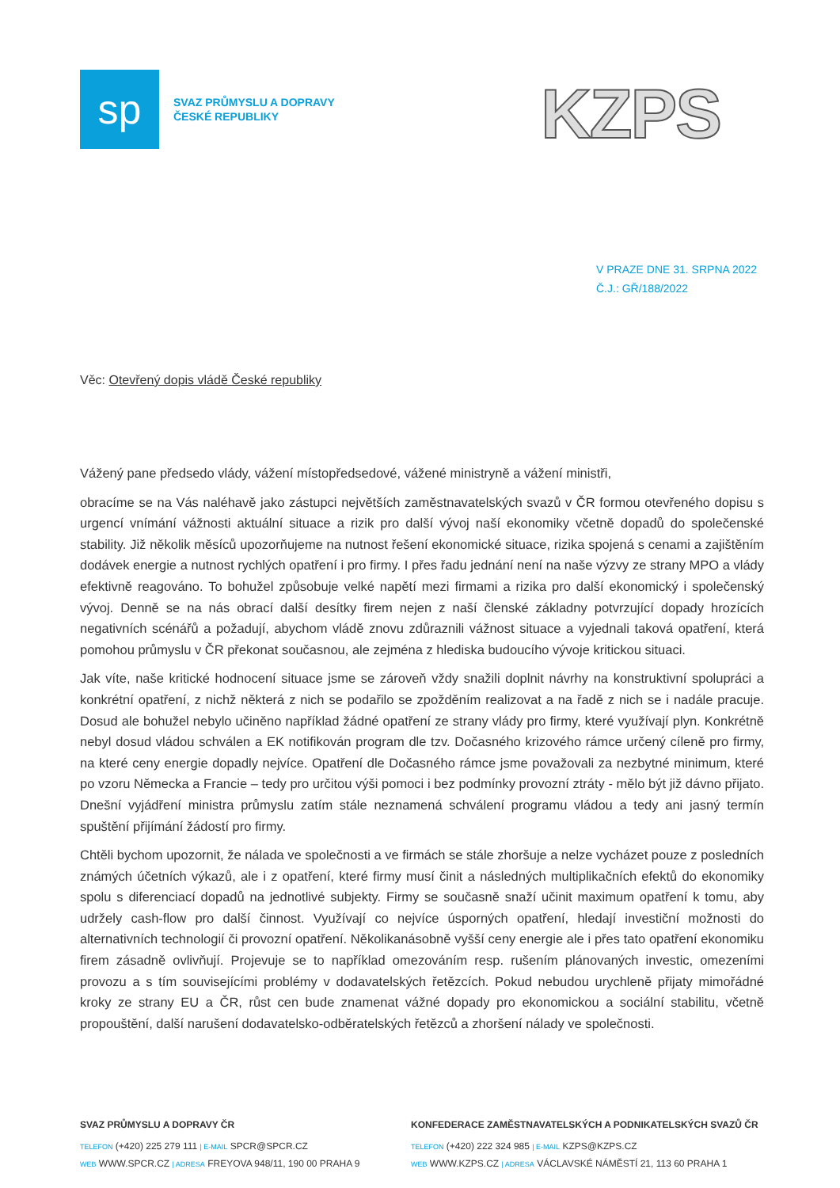sp
SVAZ PRŮMYSLU A DOPRAVY
ČESKÉ REPUBLIKY
KZPS
V PRAZE DNE 31. SRPNA 2022
Č.J.: GŘ/188/2022
Věc: Otevřený dopis vládě České republiky
Vážený pane předsedo vlády, vážení místopředsedové, vážené ministryně a vážení ministři,
obracíme se na Vás naléhavě jako zástupci největších zaměstnavatelských svazů v ČR formou otevřeného dopisu s urgencí vnímání vážnosti aktuální situace a rizik pro další vývoj naší ekonomiky včetně dopadů do společenské stability. Již několik měsíců upozorňujeme na nutnost řešení ekonomické situace, rizika spojená s cenami a zajištěním dodávek energie a nutnost rychlých opatření i pro firmy. I přes řadu jednání není na naše výzvy ze strany MPO a vlády efektivně reagováno. To bohužel způsobuje velké napětí mezi firmami a rizika pro další ekonomický i společenský vývoj. Denně se na nás obrací další desítky firem nejen z naší členské základny potvrzující dopady hrozících negativních scénářů a požadují, abychom vládě znovu zdůraznili vážnost situace a vyjednali taková opatření, která pomohou průmyslu v ČR překonat současnou, ale zejména z hlediska budoucího vývoje kritickou situaci.
Jak víte, naše kritické hodnocení situace jsme se zároveň vždy snažili doplnit návrhy na konstruktivní spolupráci a konkrétní opatření, z nichž některá z nich se podařilo se zpožděním realizovat a na řadě z nich se i nadále pracuje. Dosud ale bohužel nebylo učiněno například žádné opatření ze strany vlády pro firmy, které využívají plyn. Konkrétně nebyl dosud vládou schválen a EK notifikován program dle tzv. Dočasného krizového rámce určený cíleně pro firmy, na které ceny energie dopadly nejvíce. Opatření dle Dočasného rámce jsme považovali za nezbytné minimum, které po vzoru Německa a Francie – tedy pro určitou výši pomoci i bez podmínky provozní ztráty - mělo být již dávno přijato. Dnešní vyjádření ministra průmyslu zatím stále neznamená schválení programu vládou a tedy ani jasný termín spuštění přijímání žádostí pro firmy.
Chtěli bychom upozornit, že nálada ve společnosti a ve firmách se stále zhoršuje a nelze vycházet pouze z posledních známých účetních výkazů, ale i z opatření, které firmy musí činit a následných multiplikačních efektů do ekonomiky spolu s diferenciací dopadů na jednotlivé subjekty. Firmy se současně snaží učinit maximum opatření k tomu, aby udržely cash-flow pro další činnost. Využívají co nejvíce úsporných opatření, hledají investiční možnosti do alternativních technologií či provozní opatření. Několikanásobně vyšší ceny energie ale i přes tato opatření ekonomiku firem zásadně ovlivňují. Projevuje se to například omezováním resp. rušením plánovaných investic, omezeními provozu a s tím souvisejícími problémy v dodavatelských řetězcích. Pokud nebudou urychleně přijaty mimořádné kroky ze strany EU a ČR, růst cen bude znamenat vážné dopady pro ekonomickou a sociální stabilitu, včetně propouštění, další narušení dodavatelsko-odběratelských řetězců a zhoršení nálady ve společnosti.
SVAZ PRŮMYSLU A DOPRAVY ČR
TELEFON (+420) 225 279 111 | E-MAIL SPCR@SPCR.CZ
WEB WWW.SPCR.CZ | ADRESA FREYOVA 948/11, 190 00 PRAHA 9
KONFEDERACE ZAMĚSTNAVATELSKÝCH A PODNIKATELSKÝCH SVAZŮ ČR
TELEFON (+420) 222 324 985 | E-MAIL KZPS@KZPS.CZ
WEB WWW.KZPS.CZ | ADRESA VÁCLAVSKÉ NÁMĚSTÍ 21, 113 60 PRAHA 1